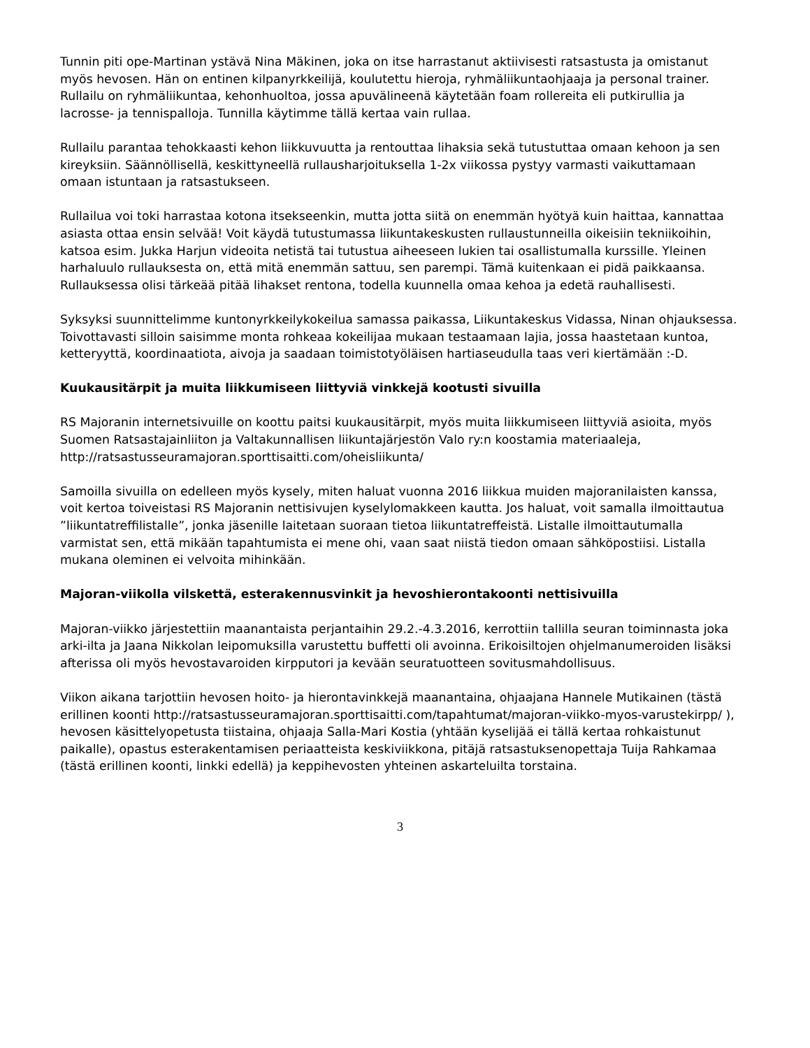Tunnin piti ope-Martinan ystävä Nina Mäkinen, joka on itse harrastanut aktiivisesti ratsastusta ja omistanut myös hevosen. Hän on entinen kilpanyrkkeilijä, koulutettu hieroja, ryhmäliikuntaohjaaja ja personal trainer. Rullailu on ryhmäliikuntaa, kehonhuoltoa, jossa apuvälineenä käytetään foam rollereita eli putkirullia ja lacrosse- ja tennispalloja. Tunnilla käytimme tällä kertaa vain rullaa.
Rullailu parantaa tehokkaasti kehon liikkuvuutta ja rentouttaa lihaksia sekä tutustuttaa omaan kehoon ja sen kireyksiin. Säännöllisellä, keskittyneellä rullausharjoituksella 1-2x viikossa pystyy varmasti vaikuttamaan omaan istuntaan ja ratsastukseen.
Rullailua voi toki harrastaa kotona itsekseenkin, mutta jotta siitä on enemmän hyötyä kuin haittaa, kannattaa asiasta ottaa ensin selvää! Voit käydä tutustumassa liikuntakeskusten rullaustunneilla oikeisiin tekniikoihin, katsoa esim. Jukka Harjun videoita netistä tai tutustua aiheeseen lukien tai osallistumalla kurssille. Yleinen harhaluulo rullauksesta on, että mitä enemmän sattuu, sen parempi. Tämä kuitenkaan ei pidä paikkaansa. Rullauksessa olisi tärkeää pitää lihakset rentona, todella kuunnella omaa kehoa ja edetä rauhallisesti.
Syksyksi suunnittelimme kuntonyrkkeilykokeilua samassa paikassa, Liikuntakeskus Vidassa, Ninan ohjauksessa. Toivottavasti silloin saisimme monta rohkeaa kokeilijaa mukaan testaamaan lajia, jossa haastetaan kuntoa, ketteryyttä, koordinaatiota, aivoja ja saadaan toimistotyöläisen hartiaseudulla taas veri kiertämään :-D.
Kuukausitärpit ja muita liikkumiseen liittyviä vinkkejä kootusti sivuilla
RS Majoranin internetsivuille on koottu paitsi kuukausitärpit, myös muita liikkumiseen liittyviä asioita, myös Suomen Ratsastajainliiton ja Valtakunnallisen liikuntajärjestön Valo ry:n koostamia materiaaleja, http://ratsastusseuramajoran.sporttisaitti.com/oheisliikunta/
Samoilla sivuilla on edelleen myös kysely, miten haluat vuonna 2016 liikkua muiden majoranilaisten kanssa, voit kertoa toiveistasi RS Majoranin nettisivujen kyselylomakkeen kautta. Jos haluat, voit samalla ilmoittautua ”liikuntatreffilistalle”, jonka jäsenille laitetaan suoraan tietoa liikuntatreffeistä. Listalle ilmoittautumalla varmistat sen, että mikään tapahtumista ei mene ohi, vaan saat niistä tiedon omaan sähköpostiisi. Listalla mukana oleminen ei velvoita mihinkään.
Majoran-viikolla vilskettä, esterakennusvinkit ja hevoshierontakoonti nettisivuilla
Majoran-viikko järjestettiin maanantaista perjantaihin 29.2.-4.3.2016, kerrottiin tallilla seuran toiminnasta joka arki-ilta ja Jaana Nikkolan leipomuksilla varustettu buffetti oli avoinna. Erikoisiltojen ohjelmanumeroiden lisäksi afterissa oli myös hevostavaroiden kirpputori ja kevään seuratuotteen sovitusmahdollisuus.
Viikon aikana tarjottiin hevosen hoito- ja hierontavinkkejä maanantaina, ohjaajana Hannele Mutikainen (tästä erillinen koonti http://ratsastusseuramajoran.sporttisaitti.com/tapahtumat/majoran-viikko-myos-varustekirpp/ ), hevosen käsittelyopetusta tiistaina, ohjaaja Salla-Mari Kostia (yhtään kyselijää ei tällä kertaa rohkaistunut paikalle), opastus esterakentamisen periaatteista keskiviikkona, pitäjä ratsastuksenopettaja Tuija Rahkamaa (tästä erillinen koonti, linkki edellä) ja keppihevosten yhteinen askarteluilta torstaina.
3